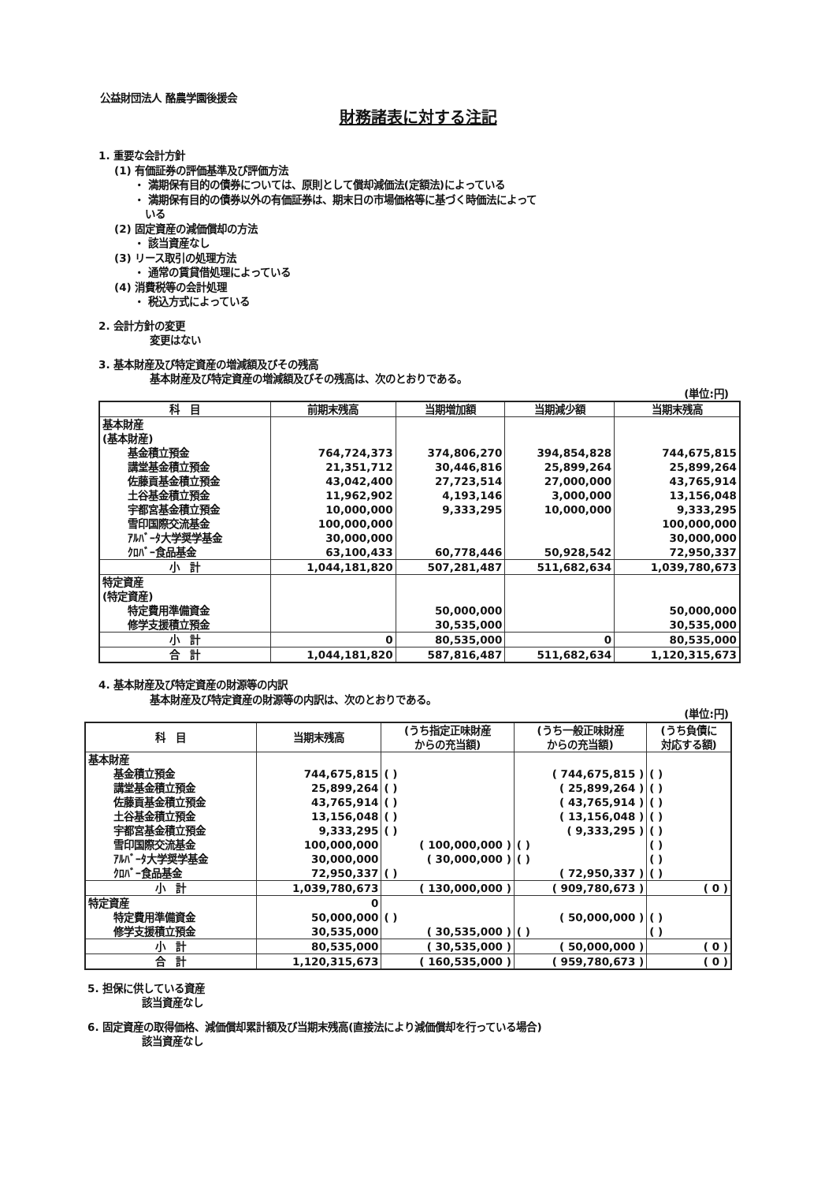公益財団法人 酪農学園後援会
財務諸表に対する注記
1. 重要な会計方針
(1) 有価証券の評価基準及び評価方法
・ 満期保有目的の債券については、原則として償却減価法(定額法)によっている
・ 満期保有目的の債券以外の有価証券は、期末日の市場価格等に基づく時価法によって
いる
(2) 固定資産の減価償却の方法
・ 該当資産なし
(3) リース取引の処理方法
・ 通常の賃貸借処理によっている
(4) 消費税等の会計処理
・ 税込方式によっている
2. 会計方針の変更
変更はない
3. 基本財産及び特定資産の増減額及びその残高
基本財産及び特定資産の増減額及びその残高は、次のとおりである。
(単位:円)
| 科 目 | 前期末残高 | 当期増加額 | 当期減少額 | 当期末残高 |
| --- | --- | --- | --- | --- |
| 基本財産 | | | | |
| (基本財産) | | | | |
| 基金積立預金 | 764,724,373 | 374,806,270 | 394,854,828 | 744,675,815 |
| 講堂基金積立預金 | 21,351,712 | 30,446,816 | 25,899,264 | 25,899,264 |
| 佐藤貢基金積立預金 | 43,042,400 | 27,723,514 | 27,000,000 | 43,765,914 |
| 土谷基金積立預金 | 11,962,902 | 4,193,146 | 3,000,000 | 13,156,048 |
| 宇都宮基金積立預金 | 10,000,000 | 9,333,295 | 10,000,000 | 9,333,295 |
| 雪印国際交流基金 | 100,000,000 | | | 100,000,000 |
| ｱﾙﾊﾞｰﾀ大学奨学基金 | 30,000,000 | | | 30,000,000 |
| ｸﾛﾊﾞｰ食品基金 | 63,100,433 | 60,778,446 | 50,928,542 | 72,950,337 |
| 小 計 | 1,044,181,820 | 507,281,487 | 511,682,634 | 1,039,780,673 |
| 特定資産 | | | | |
| (特定資産) | | | | |
| 特定費用準備資金 | | 50,000,000 | | 50,000,000 |
| 修学支援積立預金 | | 30,535,000 | | 30,535,000 |
| 小 計 | 0 | 80,535,000 | 0 | 80,535,000 |
| 合 計 | 1,044,181,820 | 587,816,487 | 511,682,634 | 1,120,315,673 |
4. 基本財産及び特定資産の財源等の内訳
基本財産及び特定資産の財源等の内訳は、次のとおりである。
(単位:円)
| 科 目 | 当期末残高 | (うち指定正味財産 からの充当額) | (うち一般正味財産 からの充当額) | (うち負債に 対応する額) |
| --- | --- | --- | --- | --- |
| 基本財産 | | | | |
| 基金積立預金 | 744,675,815 | ( ) | ( 744,675,815 ) | ( ) |
| 講堂基金積立預金 | 25,899,264 | ( ) | ( 25,899,264 ) | ( ) |
| 佐藤貢基金積立預金 | 43,765,914 | ( ) | ( 43,765,914 ) | ( ) |
| 土谷基金積立預金 | 13,156,048 | ( ) | ( 13,156,048 ) | ( ) |
| 宇都宮基金積立預金 | 9,333,295 | ( ) | ( 9,333,295 ) | ( ) |
| 雪印国際交流基金 | 100,000,000 | ( 100,000,000 ) | ( ) | ( ) |
| ｱﾙﾊﾞｰﾀ大学奨学基金 | 30,000,000 | ( 30,000,000 ) | ( ) | ( ) |
| ｸﾛﾊﾞｰ食品基金 | 72,950,337 | ( ) | ( 72,950,337 ) | ( ) |
| 小 計 | 1,039,780,673 | ( 130,000,000 ) | ( 909,780,673 ) | ( 0 ) |
| 特定資産 | 0 | | | |
| 特定費用準備資金 | 50,000,000 | ( ) | ( 50,000,000 ) | ( ) |
| 修学支援積立預金 | 30,535,000 | ( 30,535,000 ) | ( ) | ( ) |
| 小 計 | 80,535,000 | ( 30,535,000 ) | ( 50,000,000 ) | ( 0 ) |
| 合 計 | 1,120,315,673 | ( 160,535,000 ) | ( 959,780,673 ) | ( 0 ) |
5. 担保に供している資産
該当資産なし
6. 固定資産の取得価格、減価償却累計額及び当期末残高(直接法により減価償却を行っている場合)
該当資産なし